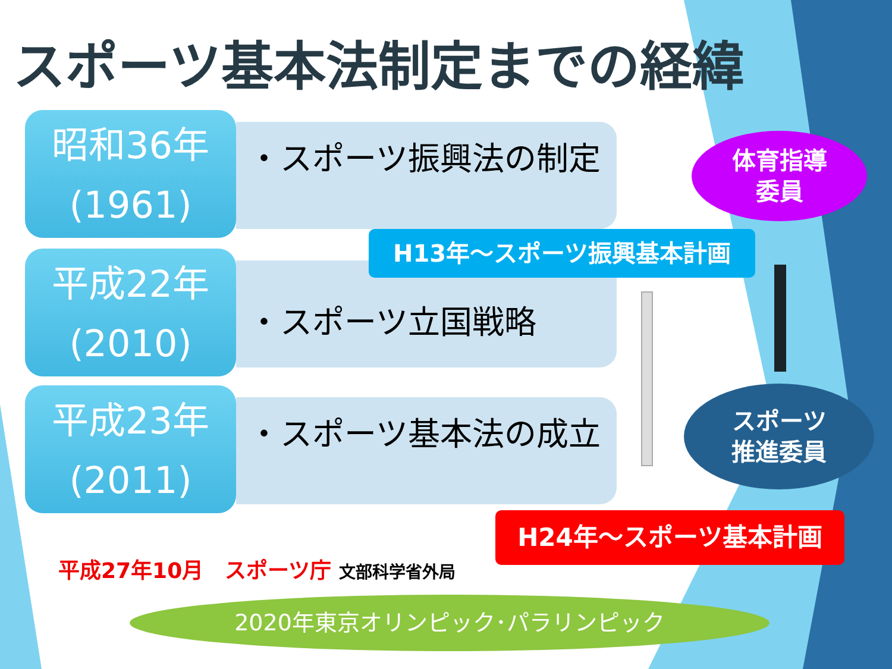スポーツ基本法制定までの経緯
昭和36年
(1961)
・スポーツ振興法の制定
平成22年
(2010)
・スポーツ立国戦略
平成23年
(2011)
・スポーツ基本法の成立
H13年～スポーツ振興基本計画
体育指導
委員
スポーツ
推進委員
H24年～スポーツ基本計画
平成27年10月　スポーツ庁 文部科学省外局
2020年東京オリンピック･パラリンピック